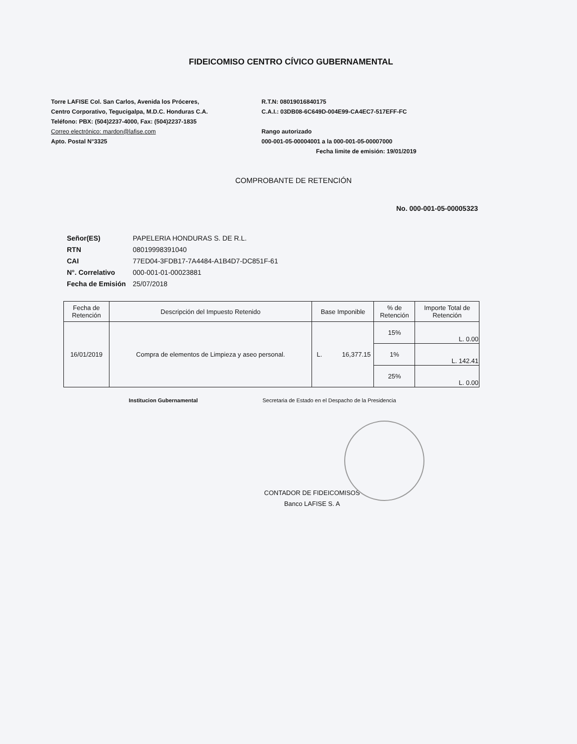FIDEICOMISO CENTRO CÍVICO GUBERNAMENTAL
Torre LAFISE Col. San Carlos, Avenida los Próceres,
Centro Corporativo, Tegucigalpa, M.D.C. Honduras C.A.
Teléfono: PBX: (504)2237-4000, Fax: (504)2237-1835
Correo electrónico: mardon@lafise.com
Apto. Postal N°3325
R.T.N: 08019016840175
C.A.I.: 03DB08-6C649D-004E99-CA4EC7-517EFF-FC
Rango autorizado
000-001-05-00004001 a la 000-001-05-00007000
Fecha limite de emisión: 19/01/2019
COMPROBANTE DE RETENCIÓN
No. 000-001-05-00005323
| Señor(ES) | PAPELERIA HONDURAS S. DE R.L. |
| RTN | 08019998391040 |
| CAI | 77ED04-3FDB17-7A4484-A1B4D7-DC851F-61 |
| N°. Correlativo | 000-001-01-00023881 |
| Fecha de Emisión | 25/07/2018 |
| Fecha de Retención | Descripción del Impuesto Retenido | Base Imponible | % de Retención | Importe Total de Retención |
| --- | --- | --- | --- | --- |
| 16/01/2019 | Compra de elementos de Limpieza y aseo personal. | L. 16,377.15 | 15% | L. 0.00 |
| | | | 1% | L. 142.41 |
| | | | 25% | L. 0.00 |
Institucion Gubernamental Secretaria de Estado en el Despacho de la Presidencia
CONTADOR DE FIDEICOMISOS
Banco LAFISE S. A